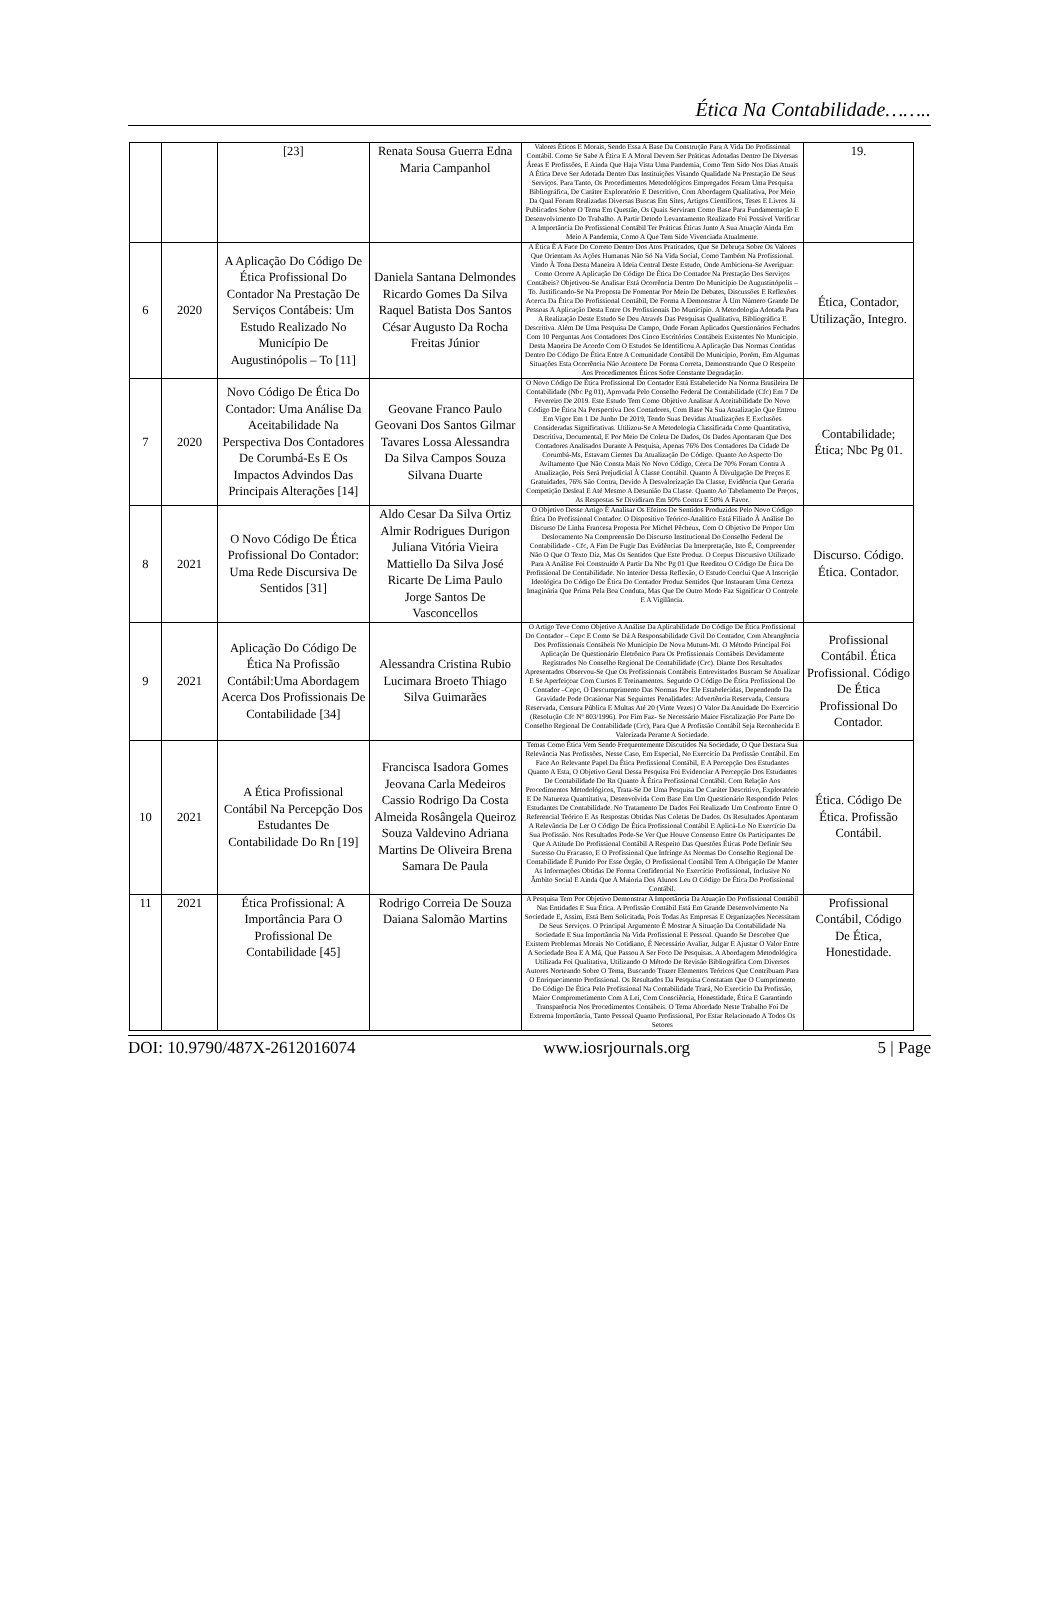Ética Na Contabilidade……..
| | | [23] | Renata Sousa Guerra Edna Maria Campanhol | Valores Éticos E Morais, Sendo Essa A Base Da Construção Para A Vida Do Profissional Contábil. Como Se Sabe A Ética E A Moral Devem Ser Práticas Adotadas Dentro De Diversas Áreas E Profissões, E Ainda Que Haja Vista Uma Pandemia, Como Tem Sido Nos Dias Atuais A Ética Deve Ser Adotada Dentro Das Instituições Visando Qualidade Na Prestação De Seus Serviços. Para Tanto, Os Procedimentos Metodológicos Empregados Foram Uma Pesquisa Bibliográfica, De Caráter Exploratório E Descritivo, Com Abordagem Qualitativa, Por Meio Da Qual Foram Realizadas Diversas Buscas Em Sites, Artigos Científicos, Teses E Livros Já Publicados Sobre O Tema Em Questão, Os Quais Serviram Como Base Para Fundamentação E Desenvolvimento Do Trabalho. A Partir Detodo Levantamento Realizado Foi Possível Verificar A Importância Do Profissional Contábil Ter Práticas Éticas Junto A Sua Atuação Ainda Em Meio A Pandemia, Como A Que Tem Sido Vivenciada Atualmente. | 19. |
| 6 | 2020 | A Aplicação Do Código De Ética Profissional Do Contador Na Prestação De Serviços Contábeis: Um Estudo Realizado No Município De Augustinópolis – To [11] | Daniela Santana Delmondes Ricardo Gomes Da Silva Raquel Batista Dos Santos César Augusto Da Rocha Freitas Júnior | A Ética É A Face Do Correto Dentro Dos Atos Praticados, Que Se Debruça Sobre Os Valores Que Orientam As Ações Humanas Não Só Na Vida Social, Como Também Na Profissional. Vindo À Tona Desta Maneira A Ideia Central Deste Estudo, Onde Ambiciona-Se Averiguar: Como Ocorre A Aplicação Do Código De Ética Do Contador Na Prestação Dos Serviços Contábeis? Objetivou-Se Analisar Está Ocorrência Dentro Do Município De Augustinópolis – To. Justificando-Se Na Proposta De Fomentar Por Meio De Debates, Discussões E Reflexões Acerca Da Ética Do Profissional Contábil, De Forma A Demonstrar À Um Número Grande De Pessoas A Aplicação Desta Entre Os Profissionais Do Município. A Metodologia Adotada Para A Realização Deste Estudo Se Deu Através Das Pesquisas Qualitativa, Bibliográfica E Descritiva. Além De Uma Pesquisa De Campo, Onde Foram Aplicados Questionários Fechados Com 10 Perguntas Aos Contadores Dos Cinco Escritórios Contábeis Existentes No Município. Desta Maneira De Acordo Com O Estudos Se Identificou A Aplicação Das Normas Contidas Dentro Do Código De Ética Entre A Comunidade Contábil Do Município, Porém, Em Algumas Situações Esta Ocorrência Não Acontece De Forma Correta, Demonstrando Que O Respeito Aos Procedimentos Éticos Sofre Constante Degradação. | Ética, Contador, Utilização, Integro. |
| 7 | 2020 | Novo Código De Ética Do Contador: Uma Análise Da Aceitabilidade Na Perspectiva Dos Contadores De Corumbá-Es E Os Impactos Advindos Das Principais Alterações [14] | Geovane Franco Paulo Geovani Dos Santos Gilmar Tavares Lossa Alessandra Da Silva Campos Souza Silvana Duarte | O Novo Código De Ética Profissional Do Contador Está Estabelecido Na Norma Brasileira De Contabilidade (Nbc Pg 01), Aprovada Pelo Conselho Federal De Contabilidade (Cfc) Em 7 De Fevereiro De 2019. Este Estudo Tem Como Objetivo Analisar A Aceitabilidade Do Novo Código De Ética Na Perspectiva Dos Contadores, Com Base Na Sua Atualização Que Entrou Em Vigor Em 1 De Junho De 2019, Tendo Suas Devidas Atualizações E Exclusões Consideradas Significativas. Utilizou-Se A Metodologia Classificada Como Quantitativa, Descritiva, Documental, E Por Meio De Coleta De Dados, Os Dados Apontaram Que Dos Contadores Analisados Durante A Pesquisa, Apenas 76% Dos Contadores Da Cidade De Corumbá-Ms, Estavam Cientes Da Atualização Do Código. Quanto Ao Aspecto Do Aviltamento Que Não Consta Mais No Novo Código, Cerca De 70% Foram Contra A Atualização, Pois Será Prejudicial À Classe Contábil. Quanto À Divulgação De Preços E Gratuidades, 76% São Contra, Devido À Desvalorização Da Classe, Evidência Que Geraria Competição Desleal E Até Mesmo A Desunião Da Classe. Quanto Ao Tabelamento De Preços, As Respostas Se Dividiram Em 50% Contra E 50% A Favor. | Contabilidade; Ética; Nbc Pg 01. |
| 8 | 2021 | O Novo Código De Ética Profissional Do Contador: Uma Rede Discursiva De Sentidos [31] | Aldo Cesar Da Silva Ortiz Almir Rodrigues Durigon Juliana Vitória Vieira Mattiello Da Silva José Ricarte De Lima Paulo Jorge Santos De Vasconcellos | O Objetivo Desse Artigo É Analisar Os Efeitos De Sentidos Produzidos Pelo Novo Código Ética Do Profissional Contador. O Dispositivo Teórico-Analítico Está Filiado À Análise Do Discurso De Linha Francesa Proposta Por Michel Pêcheux, Com O Objetivo De Propor Um Deslocamento Na Compreensão Do Discurso Institucional Do Conselho Federal De Contabilidade - Cfc, A Fim De Fugir Das Evidências Da Interpretação, Isto É, Compreender Não O Que O Texto Diz, Mas Os Sentidos Que Este Produz. O Corpus Discursivo Utilizado Para A Análise Foi Construído A Partir Da Nbc Pg 01 Que Reeditou O Código De Ética Do Profissional De Contabilidade. No Interior Dessa Reflexão, O Estudo Conclui Que A Inscrição Ideológica Do Código De Ética Do Contador Produz Sentidos Que Instauram Uma Certeza Imaginária Que Prima Pela Boa Conduta, Mas Que De Outro Modo Faz Significar O Controle E A Vigilância. | Discurso. Código. Ética. Contador. |
| 9 | 2021 | Aplicação Do Código De Ética Na Profissão Contábil:Uma Abordagem Acerca Dos Profissionais De Contabilidade [34] | Alessandra Cristina Rubio Lucimara Broeto Thiago Silva Guimarães | O Artigo Teve Como Objetivo A Análise Da Aplicabilidade Do Código De Ética Profissional Do Contador – Cepc E Como Se Dá A Responsabilidade Civil Do Contador, Com Abrangência Dos Profissionais Contábeis No Município De Nova Mutum-Mt. O Método Principal Foi Aplicação De Questionário Eletrônico Para Os Profissionais Contábeis Devidamente Registrados No Conselho Regional De Contabilidade (Crc). Diante Dos Resultados Apresentados Observou-Se Que Os Profissionais Contábeis Entrevistados Buscam Se Atualizar E Se Aperfeiçoar Com Cursos E Treinamentos. Segundo O Código De Ética Profissional Do Contador –Cepc, O Descumprimento Das Normas Por Ele Estabelecidas, Dependendo Da Gravidade Pode Ocasionar Nas Seguintes Penalidades: Advertência Reservada, Censura Reservada, Censura Pública E Multas Até 20 (Vinte Vezes) O Valor Da Anuidade Do Exercício (Resolução Cfc Nº 803/1996). Por Fim Faz- Se Necessário Maior Fiscalização Por Parte Do Conselho Regional De Contabilidade (Crc), Para Que A Profissão Contábil Seja Reconhecida E Valorizada Perante A Sociedade. | Profissional Contábil. Ética Profissional. Código De Ética Profissional Do Contador. |
| 10 | 2021 | A Ética Profissional Contábil Na Percepção Dos Estudantes De Contabilidade Do Rn [19] | Francisca Isadora Gomes Jeovana Carla Medeiros Cassio Rodrigo Da Costa Almeida Rosângela Queiroz Souza Valdevino Adriana Martins De Oliveira Brena Samara De Paula | Temas Como Ética Vem Sendo Frequentemente Discutidos Na Sociedade, O Que Destaca Sua Relevância Nas Profissões, Nesse Caso, Em Especial, No Exercício Da Profissão Contábil. Em Face Ao Relevante Papel Da Ética Profissional Contábil, E A Percepção Dos Estudantes Quanto A Esta, O Objetivo Geral Dessa Pesquisa Foi Evidenciar A Percepção Dos Estudantes De Contabilidade Do Rn Quanto À Ética Profissional Contábil. Com Relação Aos Procedimentos Metodológicos, Trata-Se De Uma Pesquisa De Caráter Descritivo, Exploratório E De Natureza Quantitativa, Desenvolvida Com Base Em Um Questionário Respondido Pelos Estudantes De Contabilidade. No Tratamento De Dados Foi Realizado Um Confronto Entre O Referencial Teórico E As Respostas Obtidas Nas Coletas De Dados. Os Resultados Apontaram A Relevância De Ler O Código De Ética Profissional Contábil E Aplicá-Lo No Exercício Da Sua Profissão. Nos Resultados Pode-Se Ver Que Houve Consenso Entre Os Participantes De Que A Atitude Do Profissional Contábil A Respeito Das Questões Éticas Pode Definir Seu Sucesso Ou Fracasso, E O Profissional Que Infringe As Normas Do Conselho Regional De Contabilidade É Punido Por Esse Órgão, O Profissional Contábil Tem A Obrigação De Manter As Informações Obtidas De Forma Confidencial No Exercício Profissional, Inclusive No Âmbito Social E Ainda Que A Maioria Dos Alunos Leu O Código De Ética Do Profissional Contábil. | Ética. Código De Ética. Profissão Contábil. |
| 11 | 2021 | Ética Profissional: A Importância Para O Profissional De Contabilidade [45] | Rodrigo Correia De Souza Daiana Salomão Martins | A Pesquisa Tem Por Objetivo Demonstrar A Importância Da Atuação Do Profissional Contábil Nas Entidades E Sua Ética. A Profissão Contábil Está Em Grande Desenvolvimento Na Sociedade E, Assim, Está Bem Solicitada, Pois Todas As Empresas E Organizações Necessitam De Seus Serviços. O Principal Argumento É Mostrar A Situação Da Contabilidade Na Sociedade E Sua Importância Na Vida Profissional E Pessoal. Quando Se Descobre Que Existem Problemas Morais No Cotidiano, É Necessário Avaliar, Julgar E Ajustar O Valor Entre A Sociedade Boa E A Má, Que Passou A Ser Foco De Pesquisas. A Abordagem Metodológica Utilizada Foi Qualitativa, Utilizando O Método De Revisão Bibliográfica Com Diversos Autores Norteando Sobre O Tema, Buscando Trazer Elementos Teóricos Que Contribuam Para O Enriquecimento Profissional. Os Resultados Da Pesquisa Constatam Que O Cumprimento Do Código De Ética Pelo Profissional Na Contabilidade Trará, No Exercício Da Profissão, Maior Comprometimento Com A Lei, Com Consciência, Honestidade, Ética E Garantindo Transparência Nos Procedimentos Contábeis. O Tema Abordado Neste Trabalho Foi De Extrema Importância, Tanto Pessoal Quanto Profissional, Por Estar Relacionado A Todos Os Setores | Profissional Contábil, Código De Ética, Honestidade. |
DOI: 10.9790/487X-2612016074 www.iosrjournals.org 5 | Page